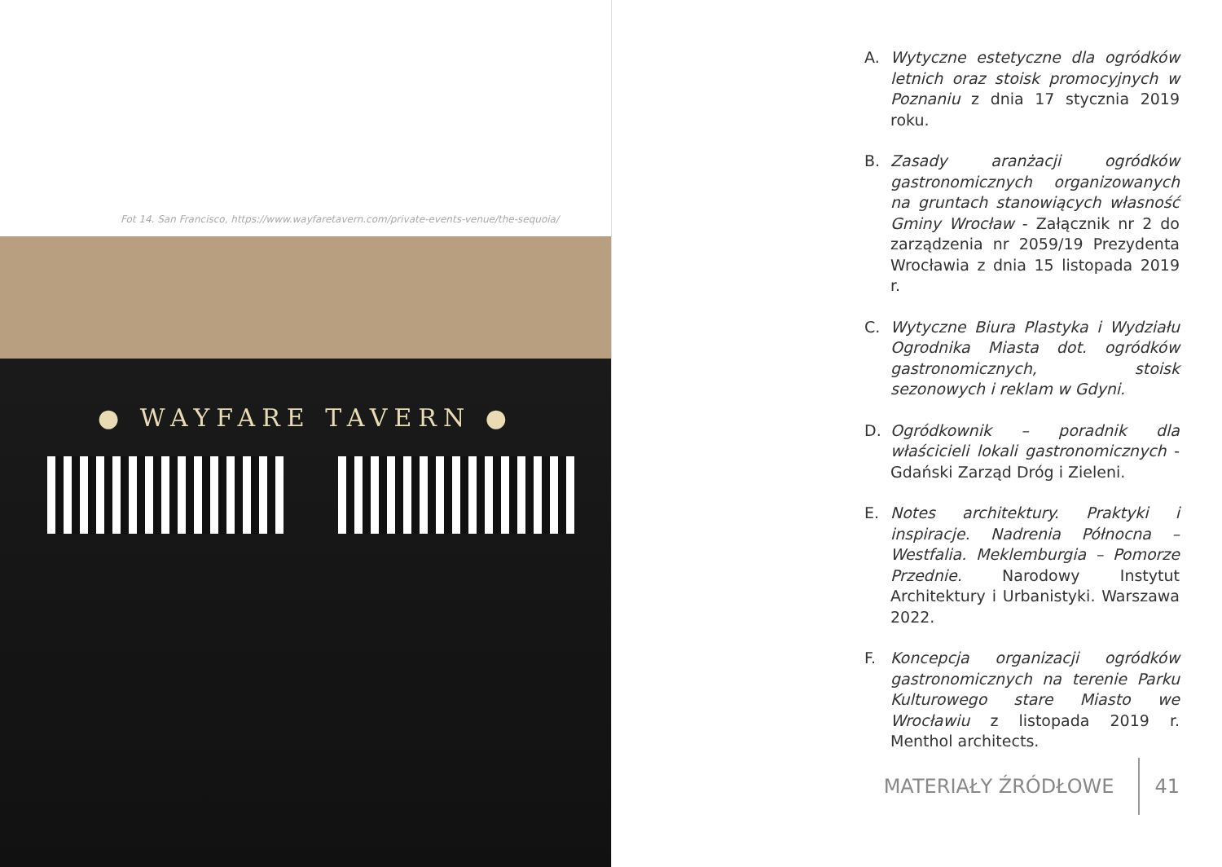Fot 14. San Francisco, https://www.wayfaretavern.com/private-events-venue/the-sequoia/
● WAYFARE TAVERN ●
A. Wytyczne estetyczne dla ogródków letnich oraz stoisk promocyjnych w Poznaniu z dnia 17 stycznia 2019 roku.
B. Zasady aranżacji ogródków gastronomicznych organizowanych na gruntach stanowiących własność Gminy Wrocław - Załącznik nr 2 do zarządzenia nr 2059/19 Prezydenta Wrocławia z dnia 15 listopada 2019 r.
C. Wytyczne Biura Plastyka i Wydziału Ogrodnika Miasta dot. ogródków gastronomicznych, stoisk sezonowych i reklam w Gdyni.
D. Ogródkownik – poradnik dla właścicieli lokali gastronomicznych - Gdański Zarząd Dróg i Zieleni.
E. Notes architektury. Praktyki i inspiracje. Nadrenia Północna – Westfalia. Meklemburgia – Pomorze Przednie. Narodowy Instytut Architektury i Urbanistyki. Warszawa 2022.
F. Koncepcja organizacji ogródków gastronomicznych na terenie Parku Kulturowego stare Miasto we Wrocławiu z listopada 2019 r. Menthol architects.
MATERIAŁY ŹRÓDŁOWE 41